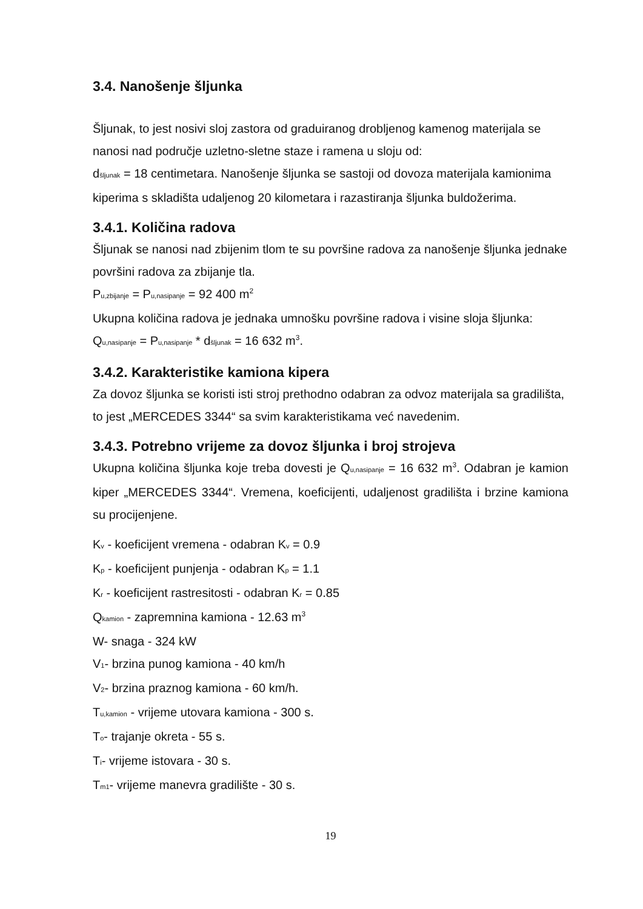3.4. Nanošenje šljunka
Šljunak, to jest nosivi sloj zastora od graduiranog drobljenog kamenog materijala se nanosi nad područje uzletno-sletne staze i ramena u sloju od:
d<sub>šljunak</sub> = 18 centimetara. Nanošenje šljunka se sastoji od dovoza materijala kamionima kiperima s skladišta udaljenog 20 kilometara i razastiranja šljunka buldožerima.
3.4.1. Količina radova
Šljunak se nanosi nad zbijenim tlom te su površine radova za nanošenje šljunka jednake površini radova za zbijanje tla.
P<sub>u,zbijanje</sub> = P<sub>u,nasipanje</sub> = 92 400 m<sup>2</sup>
Ukupna količina radova je jednaka umnošku površine radova i visine sloja šljunka:
Q<sub>u,nasipanje</sub> = P<sub>u,nasipanje</sub> * d<sub>šljunak</sub> = 16 632 m<sup>3</sup>.
3.4.2. Karakteristike kamiona kipera
Za dovoz šljunka se koristi isti stroj prethodno odabran za odvoz materijala sa gradilišta, to jest „MERCEDES 3344“ sa svim karakteristikama već navedenim.
3.4.3. Potrebno vrijeme za dovoz šljunka i broj strojeva
Ukupna količina šljunka koje treba dovesti je Q<sub>u,nasipanje</sub> = 16 632 m<sup>3</sup>. Odabran je kamion kiper „MERCEDES 3344“. Vremena, koeficijenti, udaljenost gradilišta i brzine kamiona su procijenjene.
K<sub>v</sub> - koeficijent vremena - odabran K<sub>v</sub> = 0.9
K<sub>p</sub> - koeficijent punjenja - odabran K<sub>p</sub> = 1.1
K<sub>r</sub> - koeficijent rastresitosti - odabran K<sub>r</sub> = 0.85
Q<sub>kamion</sub> - zapremnina kamiona - 12.63 m<sup>3</sup>
W- snaga - 324 kW
V<sub>1</sub>- brzina punog kamiona - 40 km/h
V<sub>2</sub>- brzina praznog kamiona - 60 km/h.
T<sub>u,kamion</sub> - vrijeme utovara kamiona - 300 s.
T<sub>o</sub>- trajanje okreta - 55 s.
T<sub>i</sub>- vrijeme istovara - 30 s.
T<sub>m1</sub>- vrijeme manevra gradilište - 30 s.
19